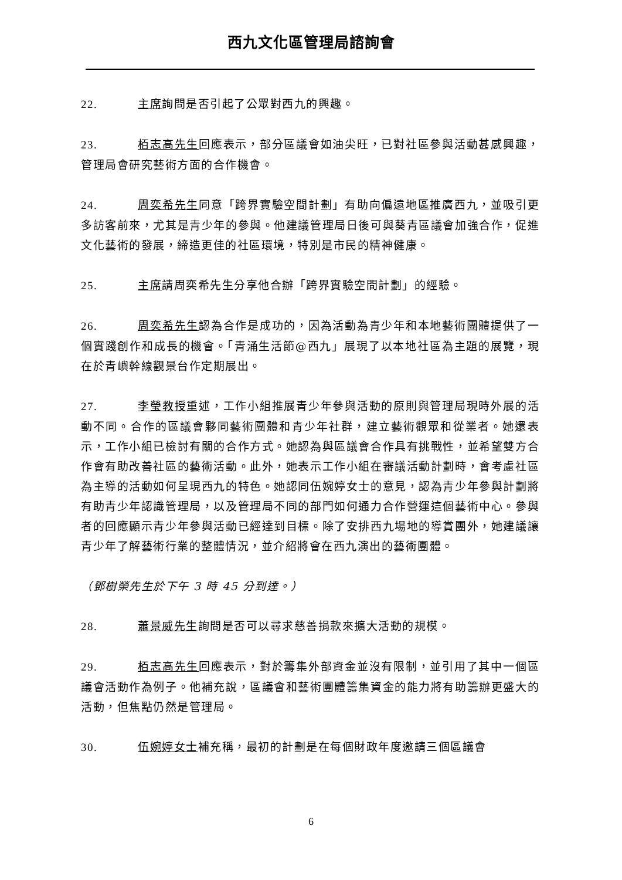西九文化區管理局諮詢會
22. 主席詢問是否引起了公眾對西九的興趣。
23. 栢志高先生回應表示，部分區議會如油尖旺，已對社區參與活動甚感興趣，管理局會研究藝術方面的合作機會。
24. 周奕希先生同意「跨界實驗空間計劃」有助向偏遠地區推廣西九，並吸引更多訪客前來，尤其是青少年的參與。他建議管理局日後可與葵青區議會加強合作，促進文化藝術的發展，締造更佳的社區環境，特別是市民的精神健康。
25. 主席請周奕希先生分享他合辦「跨界實驗空間計劃」的經驗。
26. 周奕希先生認為合作是成功的，因為活動為青少年和本地藝術團體提供了一個實踐創作和成長的機會。「青涌生活節@西九」展現了以本地社區為主題的展覽，現在於青嶼幹線觀景台作定期展出。
27. 李瑩教授重述，工作小組推展青少年參與活動的原則與管理局現時外展的活動不同。合作的區議會夥同藝術團體和青少年社群，建立藝術觀眾和從業者。她還表示，工作小組已檢討有關的合作方式。她認為與區議會合作具有挑戰性，並希望雙方合作會有助改善社區的藝術活動。此外，她表示工作小組在審議活動計劃時，會考慮社區為主導的活動如何呈現西九的特色。她認同伍婉婷女士的意見，認為青少年參與計劃將有助青少年認識管理局，以及管理局不同的部門如何通力合作營運這個藝術中心。參與者的回應顯示青少年參與活動已經達到目標。除了安排西九場地的導賞團外，她建議讓青少年了解藝術行業的整體情況，並介紹將會在西九演出的藝術團體。
（鄧樹榮先生於下午 3 時 45 分到達。）
28. 蕭景威先生詢問是否可以尋求慈善捐款來擴大活動的規模。
29. 栢志高先生回應表示，對於籌集外部資金並沒有限制，並引用了其中一個區議會活動作為例子。他補充說，區議會和藝術團體籌集資金的能力將有助籌辦更盛大的活動，但焦點仍然是管理局。
30. 伍婉婷女士補充稱，最初的計劃是在每個財政年度邀請三個區議會
6